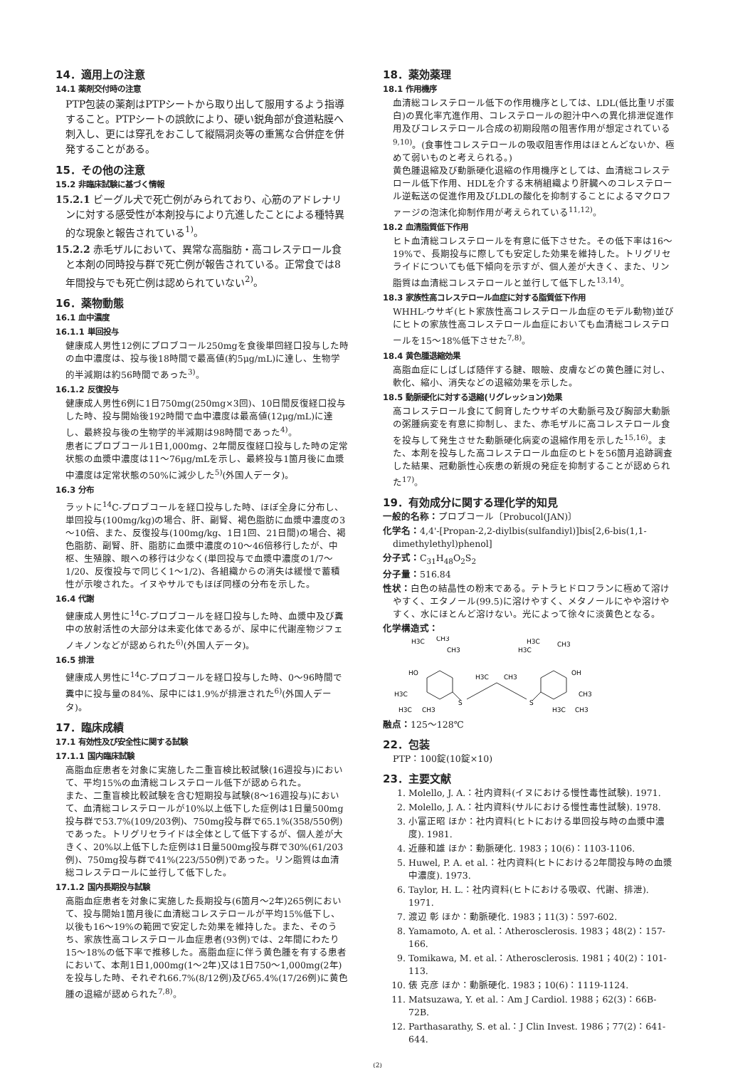14．適用上の注意
14.1 薬剤交付時の注意
PTP包装の薬剤はPTPシートから取り出して服用するよう指導すること。PTPシートの誤飲により、硬い鋭角部が食道粘膜へ刺入し、更には穿孔をおこして縦隔洞炎等の重篤な合併症を併発することがある。
15．その他の注意
15.2 非臨床試験に基づく情報
15.2.1 ビーグル犬で死亡例がみられており、心筋のアドレナリンに対する感受性が本剤投与により亢進したことによる種特異的な現象と報告されている<sup>1)</sup>。
15.2.2 赤毛ザルにおいて、異常な高脂肪・高コレステロール食と本剤の同時投与群で死亡例が報告されている。正常食では8年間投与でも死亡例は認められていない<sup>2)</sup>。
16．薬物動態
16.1 血中濃度
16.1.1 単回投与
健康成人男性12例にプロブコール250mgを食後単回経口投与した時の血中濃度は、投与後18時間で最高値(約5μg/mL)に達し、生物学的半減期は約56時間であった<sup>3)</sup>。
16.1.2 反復投与
健康成人男性6例に1日750mg(250mg×3回)、10日間反復経口投与した時、投与開始後192時間で血中濃度は最高値(12μg/mL)に達し、最終投与後の生物学的半減期は98時間であった<sup>4)</sup>。
患者にプロブコール1日1,000mg、2年間反復経口投与した時の定常状態の血漿中濃度は11～76μg/mLを示し、最終投与1箇月後に血漿中濃度は定常状態の50%に減少した<sup>5)</sup>(外国人データ)。
16.3 分布
ラットに<sup>14</sup>C-プロブコールを経口投与した時、ほぼ全身に分布し、単回投与(100mg/kg)の場合、肝、副腎、褐色脂肪に血漿中濃度の3～10倍、また、反復投与(100mg/kg、1日1回、21日間)の場合、褐色脂肪、副腎、肝、脂肪に血漿中濃度の10～46倍移行したが、中枢、生殖腺、眼への移行は少なく(単回投与で血漿中濃度の1/7～1/20、反復投与で同じく1～1/2)、各組織からの消失は緩慢で蓄積性が示唆された。イヌやサルでもほぼ同様の分布を示した。
16.4 代謝
健康成人男性に<sup>14</sup>C-プロブコールを経口投与した時、血漿中及び糞中の放射活性の大部分は未変化体であるが、尿中に代謝産物ジフェノキノンなどが認められた<sup>6)</sup>(外国人データ)。
16.5 排泄
健康成人男性に<sup>14</sup>C-プロブコールを経口投与した時、0～96時間で糞中に投与量の84%、尿中には1.9%が排泄された<sup>6)</sup>(外国人データ)。
17．臨床成績
17.1 有効性及び安全性に関する試験
17.1.1 国内臨床試験
高脂血症患者を対象に実施した二重盲検比較試験(16週投与)において、平均15%の血清総コレステロール低下が認められた。
また、二重盲検比較試験を含む短期投与試験(8～16週投与)において、血清総コレステロールが10%以上低下した症例は1日量500mg投与群で53.7%(109/203例)、750mg投与群で65.1%(358/550例)であった。トリグリセライドは全体として低下するが、個人差が大きく、20%以上低下した症例は1日量500mg投与群で30%(61/203例)、750mg投与群で41%(223/550例)であった。リン脂質は血清総コレステロールに並行して低下した。
17.1.2 国内長期投与試験
高脂血症患者を対象に実施した長期投与(6箇月～2年)265例において、投与開始1箇月後に血清総コレステロールが平均15%低下し、以後も16～19%の範囲で安定した効果を維持した。また、そのうち、家族性高コレステロール血症患者(93例)では、2年間にわたり15～18%の低下率で推移した。高脂血症に伴う黄色腫を有する患者において、本剤1日1,000mg(1～2年)又は1日750～1,000mg(2年)を投与した時、それぞれ66.7%(8/12例)及び65.4%(17/26例)に黄色腫の退縮が認められた<sup>7,8)</sup>。
18．薬効薬理
18.1 作用機序
血清総コレステロール低下の作用機序としては、LDL(低比重リポ蛋白)の異化率亢進作用、コレステロールの胆汁中への異化排泄促進作用及びコレステロール合成の初期段階の阻害作用が想定されている<sup>9,10)</sup>。(食事性コレステロールの吸収阻害作用はほとんどないか、極めて弱いものと考えられる。)
黄色腫退縮及び動脈硬化退縮の作用機序としては、血清総コレステロール低下作用、HDLを介する末梢組織より肝臓へのコレステロール逆転送の促進作用及びLDLの酸化を抑制することによるマクロファージの泡沫化抑制作用が考えられている<sup>11,12)</sup>。
18.2 血清脂質低下作用
ヒト血清総コレステロールを有意に低下させた。その低下率は16～19%で、長期投与に際しても安定した効果を維持した。トリグリセライドについても低下傾向を示すが、個人差が大きく、また、リン脂質は血清総コレステロールと並行して低下した<sup>13,14)</sup>。
18.3 家族性高コレステロール血症に対する脂質低下作用
WHHL-ウサギ(ヒト家族性高コレステロール血症のモデル動物)並びにヒトの家族性高コレステロール血症においても血清総コレステロールを15～18%低下させた<sup>7,8)</sup>。
18.4 黄色腫退縮効果
高脂血症にしばしば随伴する腱、眼瞼、皮膚などの黄色腫に対し、軟化、縮小、消失などの退縮効果を示した。
18.5 動脈硬化に対する退縮(リグレッション)効果
高コレステロール食にて飼育したウサギの大動脈弓及び胸部大動脈の粥腫病変を有意に抑制し、また、赤毛ザルに高コレステロール食を投与して発生させた動脈硬化病変の退縮作用を示した<sup>15,16)</sup>。また、本剤を投与した高コレステロール血症のヒトを56箇月追跡調査した結果、冠動脈性心疾患の新規の発症を抑制することが認められた<sup>17)</sup>。
19．有効成分に関する理化学的知見
一般的名称：プロブコール〔Probucol(JAN)〕
化学名：4,4'-[Propan-2,2-diylbis(sulfandiyl)]bis[2,6-bis(1,1-dimethylethyl)phenol]
分子式：C<sub>31</sub>H<sub>48</sub>O<sub>2</sub>S<sub>2</sub>
分子量：516.84
性状：白色の結晶性の粉末である。テトラヒドロフランに極めて溶けやすく、エタノール(99.5)に溶けやすく、メタノールにやや溶けやすく、水にほとんど溶けない。光によって徐々に淡黄色となる。
化学構造式：
H3C
CH3
CH3
H3C
CH3
H3C
HO
OH
H3C
CH3
S
S
H3C
CH3
H3C
CH3
H3C
CH3
融点：125～128℃
22．包装
PTP：100錠(10錠×10)
23．主要文献
1. Molello, J. A.：社内資料(イヌにおける慢性毒性試験). 1971.
2. Molello, J. A.：社内資料(サルにおける慢性毒性試験). 1978.
3. 小富正昭 ほか：社内資料(ヒトにおける単回投与時の血漿中濃度). 1981.
4. 近藤和雄 ほか：動脈硬化. 1983；10(6)：1103-1106.
5. Huwel, P. A. et al.：社内資料(ヒトにおける2年間投与時の血漿中濃度). 1973.
6. Taylor, H. L.：社内資料(ヒトにおける吸収、代謝、排泄). 1971.
7. 渡辺 彰 ほか：動脈硬化. 1983；11(3)：597-602.
8. Yamamoto, A. et al.：Atherosclerosis. 1983；48(2)：157-166.
9. Tomikawa, M. et al.：Atherosclerosis. 1981；40(2)：101-113.
10. 俵 克彦 ほか：動脈硬化. 1983；10(6)：1119-1124.
11. Matsuzawa, Y. et al.：Am J Cardiol. 1988；62(3)：66B-72B.
12. Parthasarathy, S. et al.：J Clin Invest. 1986；77(2)：641-644.
(2)